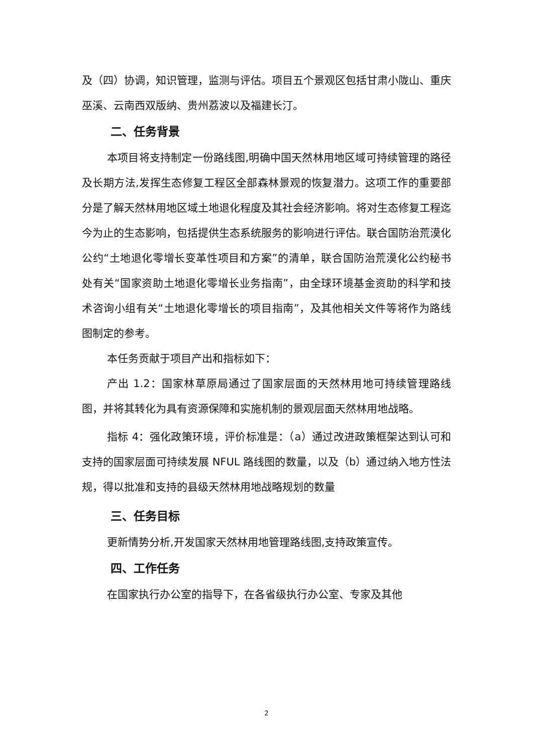及（四）协调，知识管理，监测与评估。项目五个景观区包括甘肃小陇山、重庆巫溪、云南西双版纳、贵州荔波以及福建长汀。
二、任务背景
本项目将支持制定一份路线图,明确中国天然林用地区域可持续管理的路径及长期方法,发挥生态修复工程区全部森林景观的恢复潜力。这项工作的重要部分是了解天然林用地区域土地退化程度及其社会经济影响。将对生态修复工程迄今为止的生态影响，包括提供生态系统服务的影响进行评估。联合国防治荒漠化公约“土地退化零增长变革性项目和方案”的清单，联合国防治荒漠化公约秘书处有关“国家资助土地退化零增长业务指南”，由全球环境基金资助的科学和技术咨询小组有关“土地退化零增长的项目指南”，及其他相关文件等将作为路线图制定的参考。
本任务贡献于项目产出和指标如下：
产出 1.2：国家林草原局通过了国家层面的天然林用地可持续管理路线图，并将其转化为具有资源保障和实施机制的景观层面天然林用地战略。
指标 4：强化政策环境，评价标准是：（a）通过改进政策框架达到认可和支持的国家层面可持续发展 NFUL 路线图的数量，以及（b）通过纳入地方性法规，得以批准和支持的县级天然林用地战略规划的数量
三、任务目标
更新情势分析,开发国家天然林用地管理路线图,支持政策宣传。
四、工作任务
在国家执行办公室的指导下，在各省级执行办公室、专家及其他
2